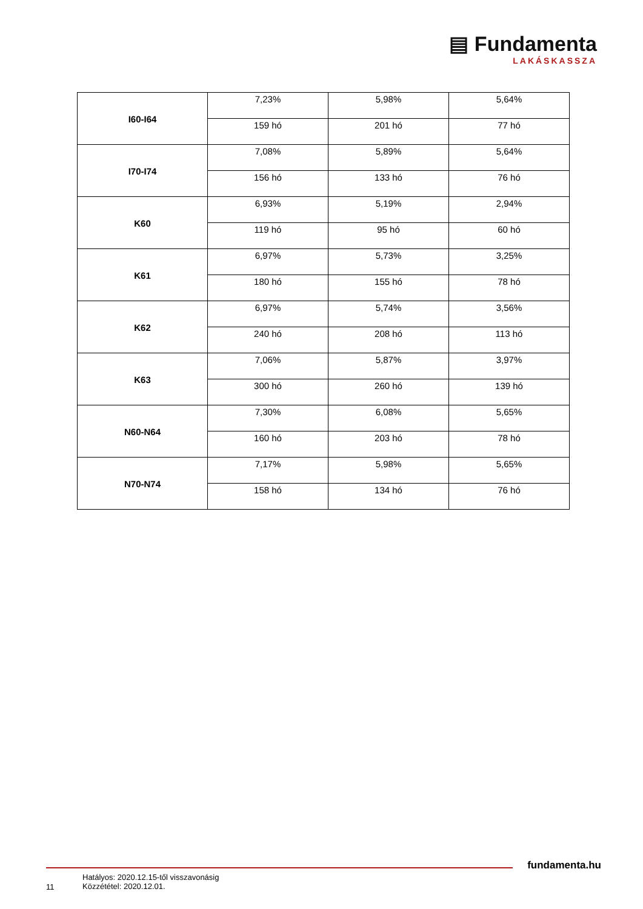▤ Fundamenta
LAKÁSKASSZA
| I60-I64 | 7,23% | 5,98% | 5,64% |
| | 159 hó | 201 hó | 77 hó |
| I70-I74 | 7,08% | 5,89% | 5,64% |
| | 156 hó | 133 hó | 76 hó |
| K60 | 6,93% | 5,19% | 2,94% |
| | 119 hó | 95 hó | 60 hó |
| K61 | 6,97% | 5,73% | 3,25% |
| | 180 hó | 155 hó | 78 hó |
| K62 | 6,97% | 5,74% | 3,56% |
| | 240 hó | 208 hó | 113 hó |
| K63 | 7,06% | 5,87% | 3,97% |
| | 300 hó | 260 hó | 139 hó |
| N60-N64 | 7,30% | 6,08% | 5,65% |
| | 160 hó | 203 hó | 78 hó |
| N70-N74 | 7,17% | 5,98% | 5,65% |
| | 158 hó | 134 hó | 76 hó |
fundamenta.hu
11
Hatályos: 2020.12.15-től visszavonásig
Közzététel: 2020.12.01.